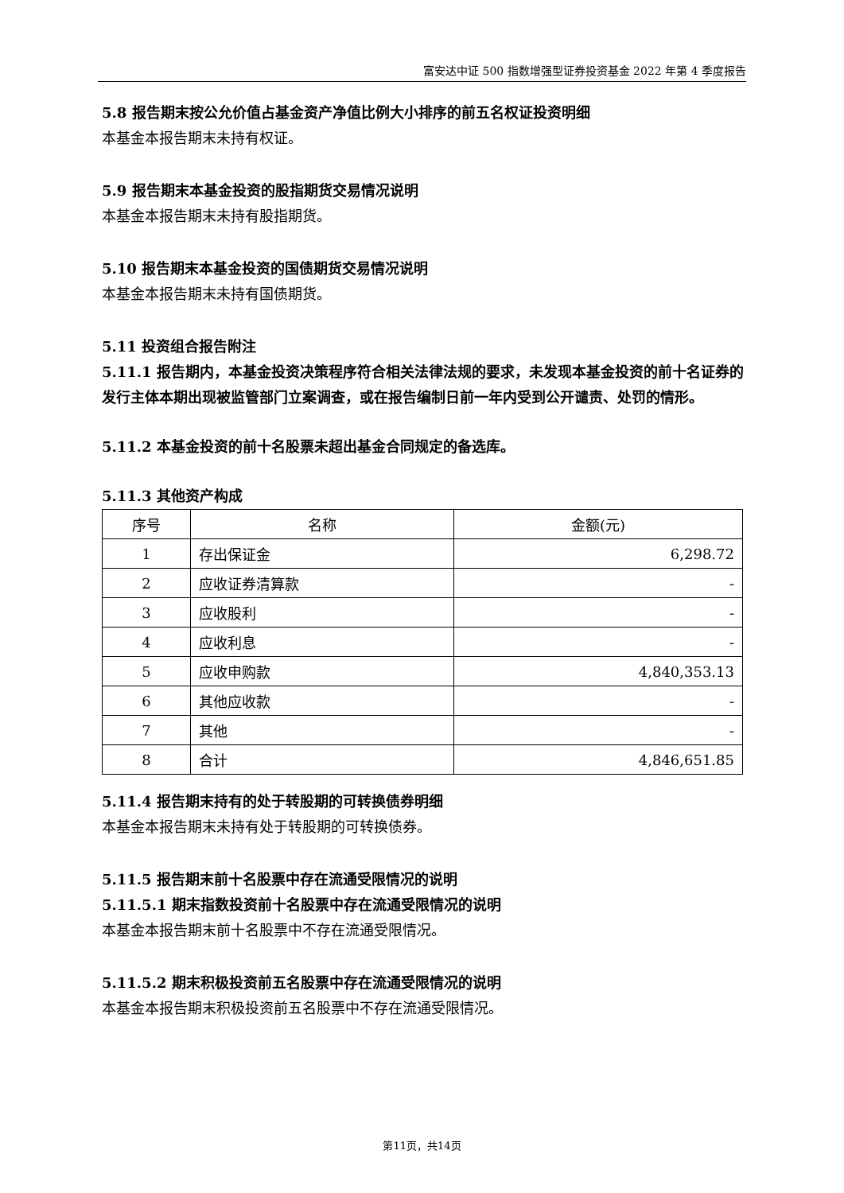富安达中证 500 指数增强型证券投资基金 2022 年第 4 季度报告
5.8 报告期末按公允价值占基金资产净值比例大小排序的前五名权证投资明细
本基金本报告期末未持有权证。
5.9 报告期末本基金投资的股指期货交易情况说明
本基金本报告期末未持有股指期货。
5.10 报告期末本基金投资的国债期货交易情况说明
本基金本报告期末未持有国债期货。
5.11 投资组合报告附注
5.11.1 报告期内，本基金投资决策程序符合相关法律法规的要求，未发现本基金投资的前十名证券的发行主体本期出现被监管部门立案调查，或在报告编制日前一年内受到公开谴责、处罚的情形。
5.11.2 本基金投资的前十名股票未超出基金合同规定的备选库。
5.11.3 其他资产构成
| 序号 | 名称 | 金额(元) |
| --- | --- | --- |
| 1 | 存出保证金 | 6,298.72 |
| 2 | 应收证券清算款 | - |
| 3 | 应收股利 | - |
| 4 | 应收利息 | - |
| 5 | 应收申购款 | 4,840,353.13 |
| 6 | 其他应收款 | - |
| 7 | 其他 | - |
| 8 | 合计 | 4,846,651.85 |
5.11.4 报告期末持有的处于转股期的可转换债券明细
本基金本报告期末未持有处于转股期的可转换债券。
5.11.5 报告期末前十名股票中存在流通受限情况的说明
5.11.5.1 期末指数投资前十名股票中存在流通受限情况的说明
本基金本报告期末前十名股票中不存在流通受限情况。
5.11.5.2 期末积极投资前五名股票中存在流通受限情况的说明
本基金本报告期末积极投资前五名股票中不存在流通受限情况。
第11页，共14页